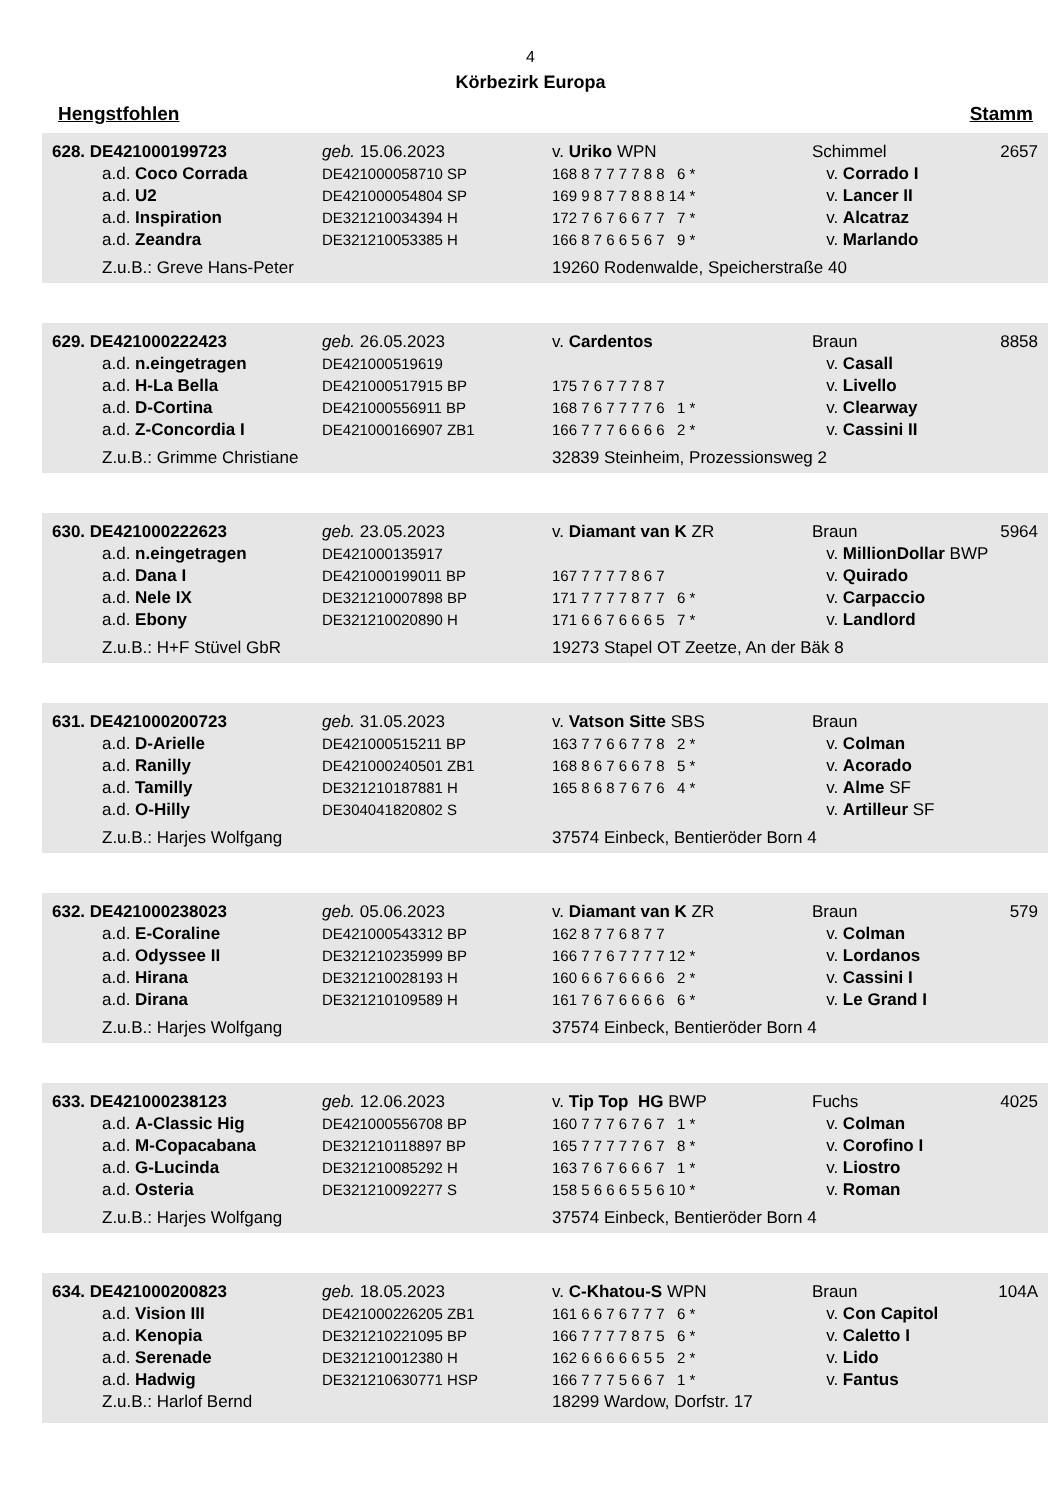4
Körbezirk Europa
Hengstfohlen Stamm
| 628. DE421000199723 | geb. 15.06.2023 | v. Uriko WPN | Schimmel | 2657 |
| a.d. Coco Corrada | DE421000058710 SP | 168 8 7 7 7 7 8 8 6 * | v. Corrado I | |
| a.d. U2 | DE421000054804 SP | 169 9 8 7 7 8 8 8 14 * | v. Lancer II | |
| a.d. Inspiration | DE321210034394 H | 172 7 6 7 6 6 7 7 7 * | v. Alcatraz | |
| a.d. Zeandra | DE321210053385 H | 166 8 7 6 6 5 6 7 9 * | v. Marlando | |
| Z.u.B.: Greve Hans-Peter | | 19260 Rodenwalde, Speicherstraße 40 | | |
| 629. DE421000222423 | geb. 26.05.2023 | v. Cardentos | Braun | 8858 |
| a.d. n.eingetragen | DE421000519619 | | v. Casall | |
| a.d. H-La Bella | DE421000517915 BP | 175 7 6 7 7 7 8 7 | v. Livello | |
| a.d. D-Cortina | DE421000556911 BP | 168 7 6 7 7 7 7 6 1 * | v. Clearway | |
| a.d. Z-Concordia I | DE421000166907 ZB1 | 166 7 7 7 6 6 6 6 2 * | v. Cassini II | |
| Z.u.B.: Grimme Christiane | | 32839 Steinheim, Prozessionsweg 2 | | |
| 630. DE421000222623 | geb. 23.05.2023 | v. Diamant van K ZR | Braun | 5964 |
| a.d. n.eingetragen | DE421000135917 | | v. MillionDollar BWP | |
| a.d. Dana I | DE421000199011 BP | 167 7 7 7 7 8 6 7 | v. Quirado | |
| a.d. Nele IX | DE321210007898 BP | 171 7 7 7 7 8 7 7 6 * | v. Carpaccio | |
| a.d. Ebony | DE321210020890 H | 171 6 6 7 6 6 6 5 7 * | v. Landlord | |
| Z.u.B.: H+F Stüvel GbR | | 19273 Stapel OT Zeetze, An der Bäk 8 | | |
| 631. DE421000200723 | geb. 31.05.2023 | v. Vatson Sitte SBS | Braun | |
| a.d. D-Arielle | DE421000515211 BP | 163 7 7 6 6 7 7 8 2 * | v. Colman | |
| a.d. Ranilly | DE421000240501 ZB1 | 168 8 6 7 6 6 7 8 5 * | v. Acorado | |
| a.d. Tamilly | DE321210187881 H | 165 8 6 8 7 6 7 6 4 * | v. Alme SF | |
| a.d. O-Hilly | DE304041820802 S | | v. Artilleur SF | |
| Z.u.B.: Harjes Wolfgang | | 37574 Einbeck, Bentieröder Born 4 | | |
| 632. DE421000238023 | geb. 05.06.2023 | v. Diamant van K ZR | Braun | 579 |
| a.d. E-Coraline | DE421000543312 BP | 162 8 7 7 6 8 7 7 | v. Colman | |
| a.d. Odyssee II | DE321210235999 BP | 166 7 7 6 7 7 7 7 12 * | v. Lordanos | |
| a.d. Hirana | DE321210028193 H | 160 6 6 7 6 6 6 6 2 * | v. Cassini I | |
| a.d. Dirana | DE321210109589 H | 161 7 6 7 6 6 6 6 6 * | v. Le Grand I | |
| Z.u.B.: Harjes Wolfgang | | 37574 Einbeck, Bentieröder Born 4 | | |
| 633. DE421000238123 | geb. 12.06.2023 | v. Tip Top HG BWP | Fuchs | 4025 |
| a.d. A-Classic Hig | DE421000556708 BP | 160 7 7 7 6 7 6 7 1 * | v. Colman | |
| a.d. M-Copacabana | DE321210118897 BP | 165 7 7 7 7 7 6 7 8 * | v. Corofino I | |
| a.d. G-Lucinda | DE321210085292 H | 163 7 6 7 6 6 6 7 1 * | v. Liostro | |
| a.d. Osteria | DE321210092277 S | 158 5 6 6 6 5 5 6 10 * | v. Roman | |
| Z.u.B.: Harjes Wolfgang | | 37574 Einbeck, Bentieröder Born 4 | | |
| 634. DE421000200823 | geb. 18.05.2023 | v. C-Khatou-S WPN | Braun | 104A |
| a.d. Vision III | DE421000226205 ZB1 | 161 6 6 7 6 7 7 7 6 * | v. Con Capitol | |
| a.d. Kenopia | DE321210221095 BP | 166 7 7 7 7 8 7 5 6 * | v. Caletto I | |
| a.d. Serenade | DE321210012380 H | 162 6 6 6 6 6 5 5 2 * | v. Lido | |
| a.d. Hadwig | DE321210630771 HSP | 166 7 7 7 5 6 6 7 1 * | v. Fantus | |
| Z.u.B.: Harlof Bernd | | 18299 Wardow, Dorfstr. 17 | | |